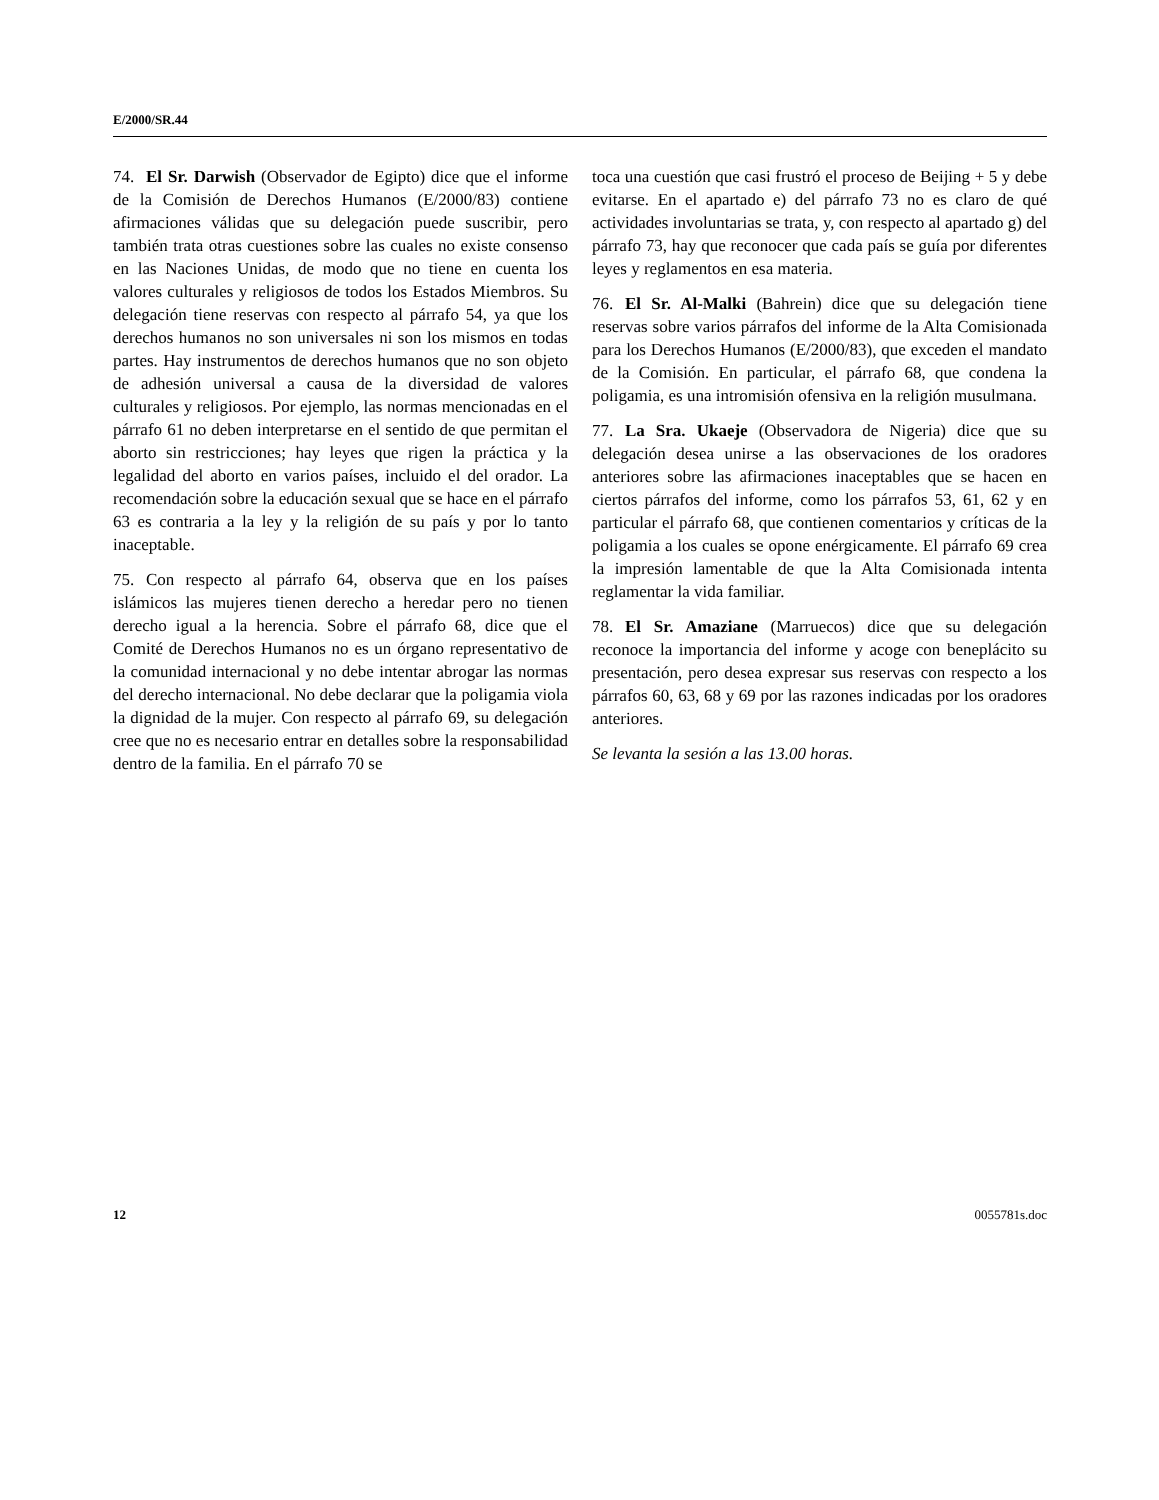E/2000/SR.44
74. El Sr. Darwish (Observador de Egipto) dice que el informe de la Comisión de Derechos Humanos (E/2000/83) contiene afirmaciones válidas que su delegación puede suscribir, pero también trata otras cuestiones sobre las cuales no existe consenso en las Naciones Unidas, de modo que no tiene en cuenta los valores culturales y religiosos de todos los Estados Miembros. Su delegación tiene reservas con respecto al párrafo 54, ya que los derechos humanos no son universales ni son los mismos en todas partes. Hay instrumentos de derechos humanos que no son objeto de adhesión universal a causa de la diversidad de valores culturales y religiosos. Por ejemplo, las normas mencionadas en el párrafo 61 no deben interpretarse en el sentido de que permitan el aborto sin restricciones; hay leyes que rigen la práctica y la legalidad del aborto en varios países, incluido el del orador. La recomendación sobre la educación sexual que se hace en el párrafo 63 es contraria a la ley y la religión de su país y por lo tanto inaceptable.
75. Con respecto al párrafo 64, observa que en los países islámicos las mujeres tienen derecho a heredar pero no tienen derecho igual a la herencia. Sobre el párrafo 68, dice que el Comité de Derechos Humanos no es un órgano representativo de la comunidad internacional y no debe intentar abrogar las normas del derecho internacional. No debe declarar que la poligamia viola la dignidad de la mujer. Con respecto al párrafo 69, su delegación cree que no es necesario entrar en detalles sobre la responsabilidad dentro de la familia. En el párrafo 70 se
toca una cuestión que casi frustró el proceso de Beijing + 5 y debe evitarse. En el apartado e) del párrafo 73 no es claro de qué actividades involuntarias se trata, y, con respecto al apartado g) del párrafo 73, hay que reconocer que cada país se guía por diferentes leyes y reglamentos en esa materia.
76. El Sr. Al-Malki (Bahrein) dice que su delegación tiene reservas sobre varios párrafos del informe de la Alta Comisionada para los Derechos Humanos (E/2000/83), que exceden el mandato de la Comisión. En particular, el párrafo 68, que condena la poligamia, es una intromisión ofensiva en la religión musulmana.
77. La Sra. Ukaeje (Observadora de Nigeria) dice que su delegación desea unirse a las observaciones de los oradores anteriores sobre las afirmaciones inaceptables que se hacen en ciertos párrafos del informe, como los párrafos 53, 61, 62 y en particular el párrafo 68, que contienen comentarios y críticas de la poligamia a los cuales se opone enérgicamente. El párrafo 69 crea la impresión lamentable de que la Alta Comisionada intenta reglamentar la vida familiar.
78. El Sr. Amaziane (Marruecos) dice que su delegación reconoce la importancia del informe y acoge con beneplácito su presentación, pero desea expresar sus reservas con respecto a los párrafos 60, 63, 68 y 69 por las razones indicadas por los oradores anteriores.
Se levanta la sesión a las 13.00 horas.
12 0055781s.doc